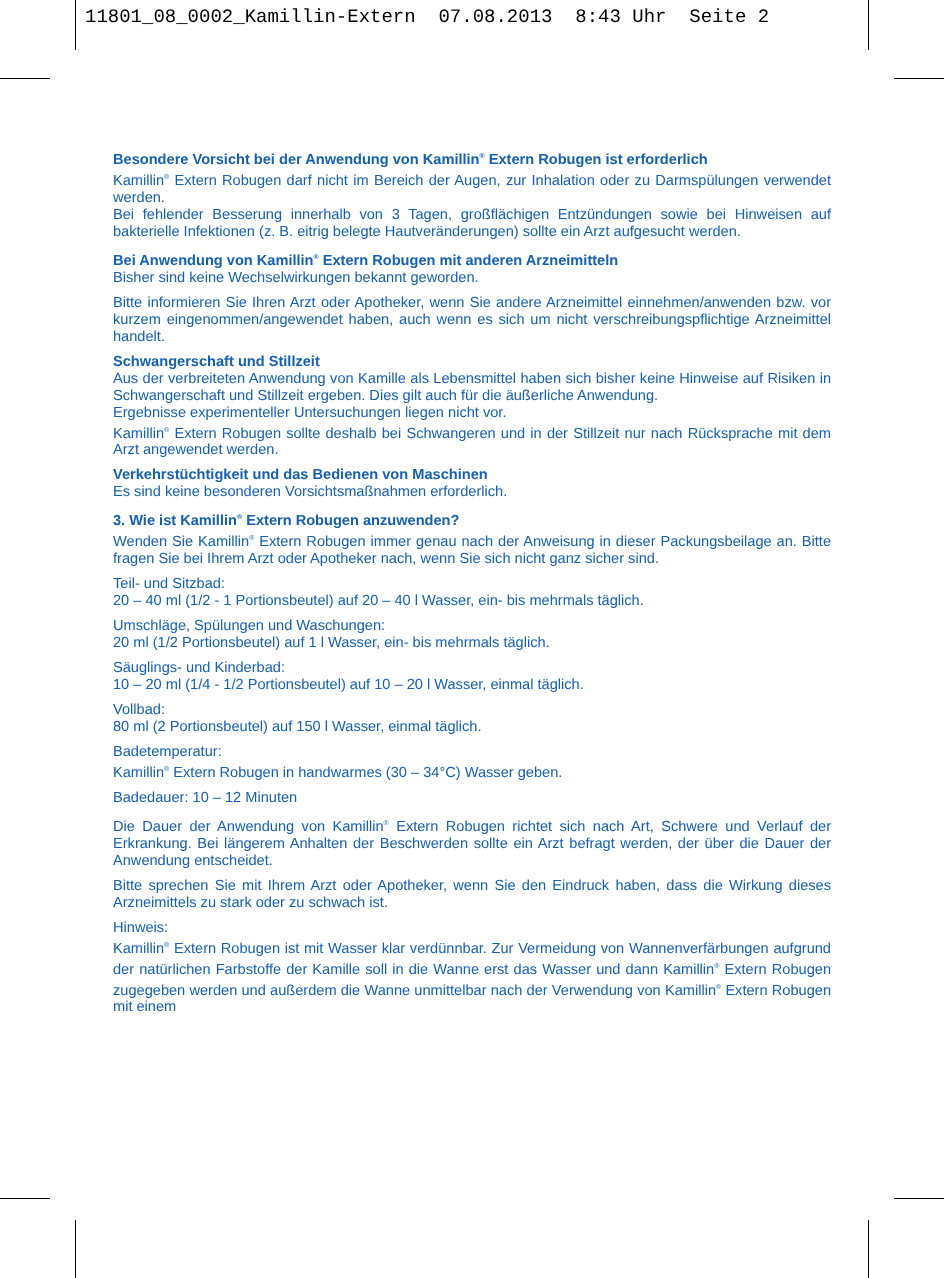11801_08_0002_Kamillin-Extern 07.08.2013 8:43 Uhr Seite 2
Besondere Vorsicht bei der Anwendung von Kamillin<sup>®</sup> Extern Robugen ist erforderlich
Kamillin<sup>®</sup> Extern Robugen darf nicht im Bereich der Augen, zur Inhalation oder zu Darmspülungen verwendet werden.
Bei fehlender Besserung innerhalb von 3 Tagen, großflächigen Entzündungen sowie bei Hinweisen auf bakterielle Infektionen (z. B. eitrig belegte Hautveränderungen) sollte ein Arzt aufgesucht werden.
Bei Anwendung von Kamillin<sup>®</sup> Extern Robugen mit anderen Arzneimitteln
Bisher sind keine Wechselwirkungen bekannt geworden.
Bitte informieren Sie Ihren Arzt oder Apotheker, wenn Sie andere Arzneimittel einnehmen/anwenden bzw. vor kurzem eingenommen/angewendet haben, auch wenn es sich um nicht verschreibungspflichtige Arzneimittel handelt.
Schwangerschaft und Stillzeit
Aus der verbreiteten Anwendung von Kamille als Lebensmittel haben sich bisher keine Hinweise auf Risiken in Schwangerschaft und Stillzeit ergeben. Dies gilt auch für die äußerliche Anwendung.
Ergebnisse experimenteller Untersuchungen liegen nicht vor.
Kamillin<sup>®</sup> Extern Robugen sollte deshalb bei Schwangeren und in der Stillzeit nur nach Rücksprache mit dem Arzt angewendet werden.
Verkehrstüchtigkeit und das Bedienen von Maschinen
Es sind keine besonderen Vorsichtsmaßnahmen erforderlich.
3. Wie ist Kamillin<sup>®</sup> Extern Robugen anzuwenden?
Wenden Sie Kamillin<sup>®</sup> Extern Robugen immer genau nach der Anweisung in dieser Packungsbeilage an. Bitte fragen Sie bei Ihrem Arzt oder Apotheker nach, wenn Sie sich nicht ganz sicher sind.
Teil- und Sitzbad:
20 – 40 ml (1/2 - 1 Portionsbeutel) auf 20 – 40 l Wasser, ein- bis mehrmals täglich.
Umschläge, Spülungen und Waschungen:
20 ml (1/2 Portionsbeutel) auf 1 l Wasser, ein- bis mehrmals täglich.
Säuglings- und Kinderbad:
10 – 20 ml (1/4 - 1/2 Portionsbeutel) auf 10 – 20 l Wasser, einmal täglich.
Vollbad:
80 ml (2 Portionsbeutel) auf 150 l Wasser, einmal täglich.
Badetemperatur:
Kamillin<sup>®</sup> Extern Robugen in handwarmes (30 – 34°C) Wasser geben.
Badedauer: 10 – 12 Minuten
Die Dauer der Anwendung von Kamillin<sup>®</sup> Extern Robugen richtet sich nach Art, Schwere und Verlauf der Erkrankung. Bei längerem Anhalten der Beschwerden sollte ein Arzt befragt werden, der über die Dauer der Anwendung entscheidet.
Bitte sprechen Sie mit Ihrem Arzt oder Apotheker, wenn Sie den Eindruck haben, dass die Wirkung dieses Arzneimittels zu stark oder zu schwach ist.
Hinweis:
Kamillin<sup>®</sup> Extern Robugen ist mit Wasser klar verdünnbar. Zur Vermeidung von Wannenverfärbungen aufgrund der natürlichen Farbstoffe der Kamille soll in die Wanne erst das Wasser und dann Kamillin<sup>®</sup> Extern Robugen zugegeben werden und außerdem die Wanne unmittelbar nach der Verwendung von Kamillin<sup>®</sup> Extern Robugen mit einem